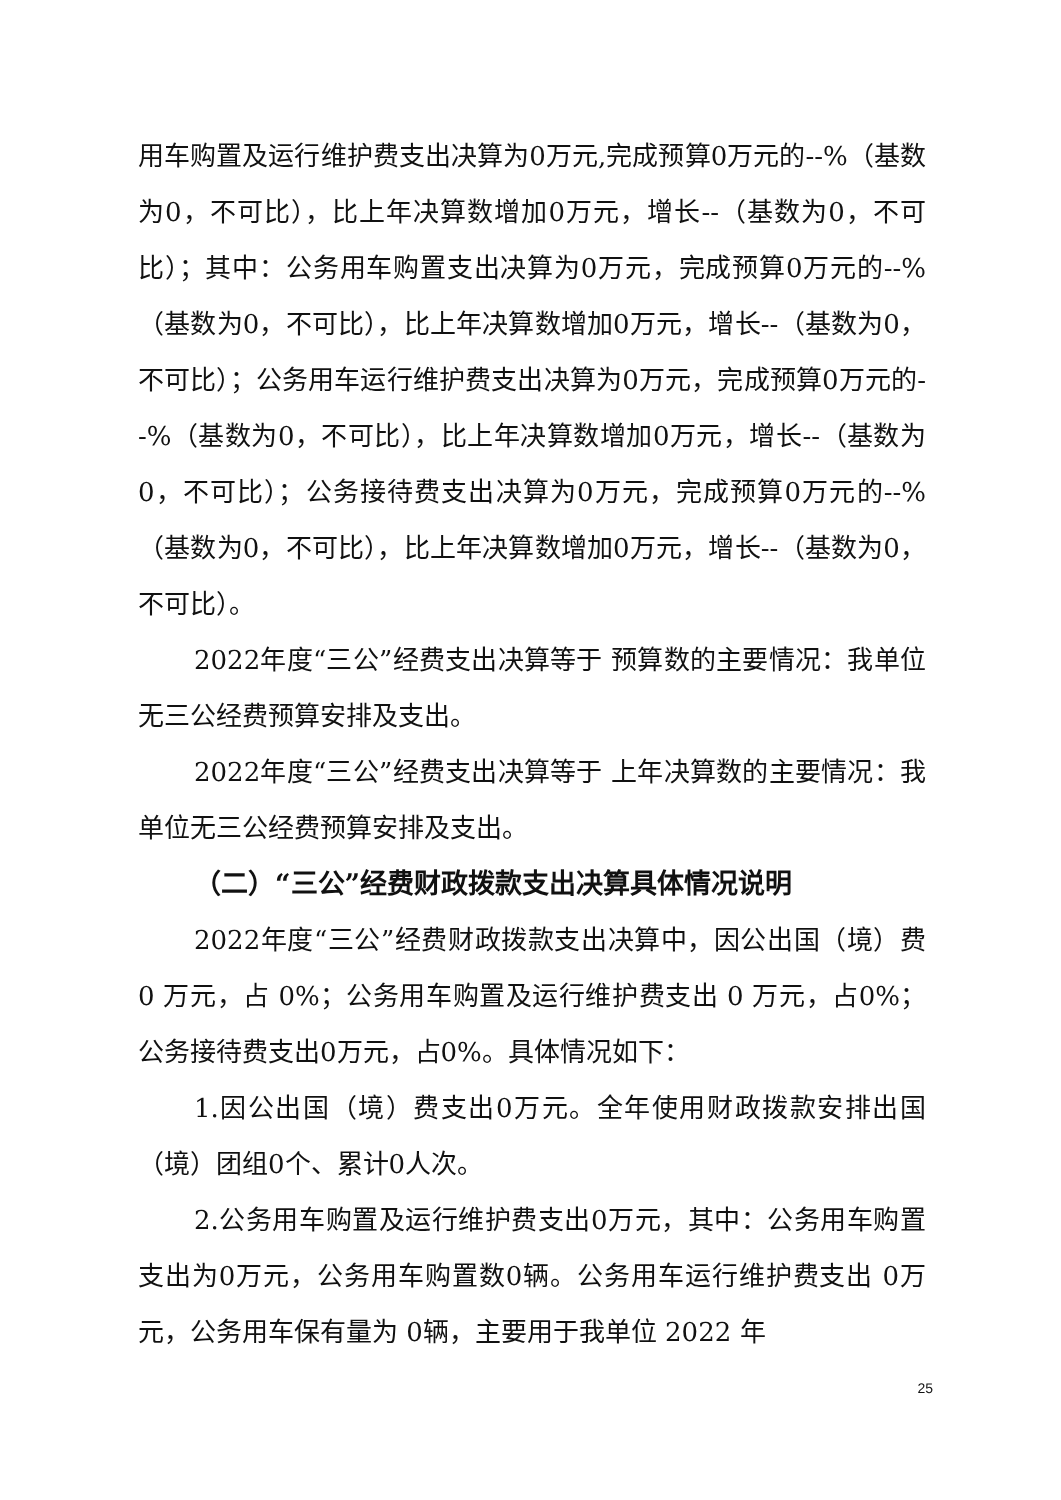用车购置及运行维护费支出决算为0万元,完成预算0万元的--%（基数为0，不可比），比上年决算数增加0万元，增长--（基数为0，不可比）；其中：公务用车购置支出决算为0万元，完成预算0万元的--%（基数为0，不可比），比上年决算数增加0万元，增长--（基数为0，不可比）；公务用车运行维护费支出决算为0万元，完成预算0万元的--%（基数为0，不可比），比上年决算数增加0万元，增长--（基数为0，不可比）；公务接待费支出决算为0万元，完成预算0万元的--%（基数为0，不可比），比上年决算数增加0万元，增长--（基数为0，不可比）。
2022年度“三公”经费支出决算等于 预算数的主要情况：我单位无三公经费预算安排及支出。
2022年度“三公”经费支出决算等于 上年决算数的主要情况：我单位无三公经费预算安排及支出。
（二）“三公”经费财政拨款支出决算具体情况说明
2022年度“三公”经费财政拨款支出决算中，因公出国（境）费 0 万元，占 0%；公务用车购置及运行维护费支出 0 万元，占0%；公务接待费支出0万元，占0%。具体情况如下：
1.因公出国（境）费支出0万元。全年使用财政拨款安排出国（境）团组0个、累计0人次。
2.公务用车购置及运行维护费支出0万元，其中：公务用车购置支出为0万元，公务用车购置数0辆。公务用车运行维护费支出 0万元，公务用车保有量为 0辆，主要用于我单位 2022 年
25